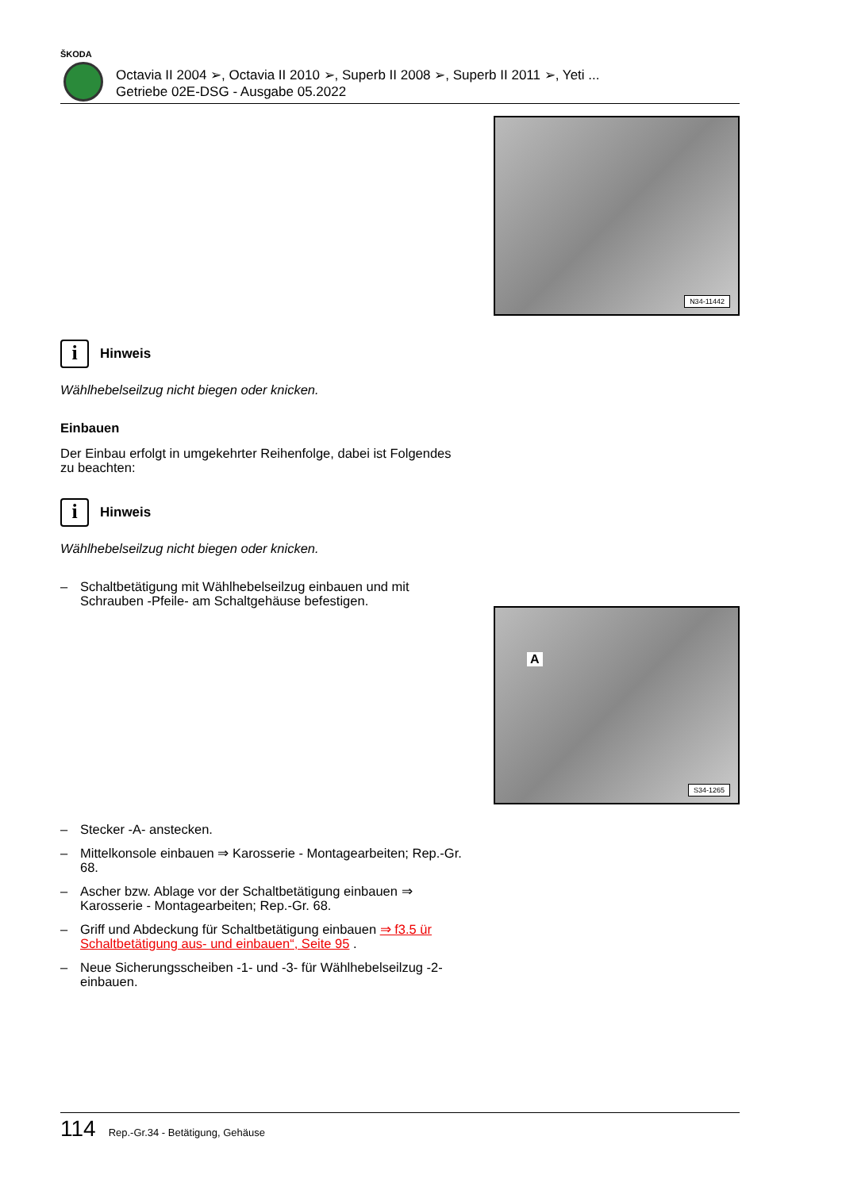ŠKODA
Octavia II 2004 ➢, Octavia II 2010 ➢, Superb II 2008 ➢, Superb II 2011 ➢, Yeti ...
Getriebe 02E-DSG - Ausgabe 05.2022
N34-11442
i
Hinweis
Wählhebelseilzug nicht biegen oder knicken.
Einbauen
Der Einbau erfolgt in umgekehrter Reihenfolge, dabei ist Folgendes zu beachten:
i
Hinweis
Wählhebelseilzug nicht biegen oder knicken.
– Schaltbetätigung mit Wählhebelseilzug einbauen und mit Schrauben -Pfeile- am Schaltgehäuse befestigen.
– Stecker -A- anstecken.
– Mittelkonsole einbauen ⇒ Karosserie - Montagearbeiten; Rep.-Gr. 68.
– Ascher bzw. Ablage vor der Schaltbetätigung einbauen ⇒ Karosserie - Montagearbeiten; Rep.-Gr. 68.
– Griff und Abdeckung für Schaltbetätigung einbauen ⇒ f3.5 ür Schaltbetätigung aus- und einbauen“, Seite 95 .
– Neue Sicherungsscheiben -1- und -3- für Wählhebelseilzug -2- einbauen.
A
S34-1265
114 Rep.-Gr.34 - Betätigung, Gehäuse